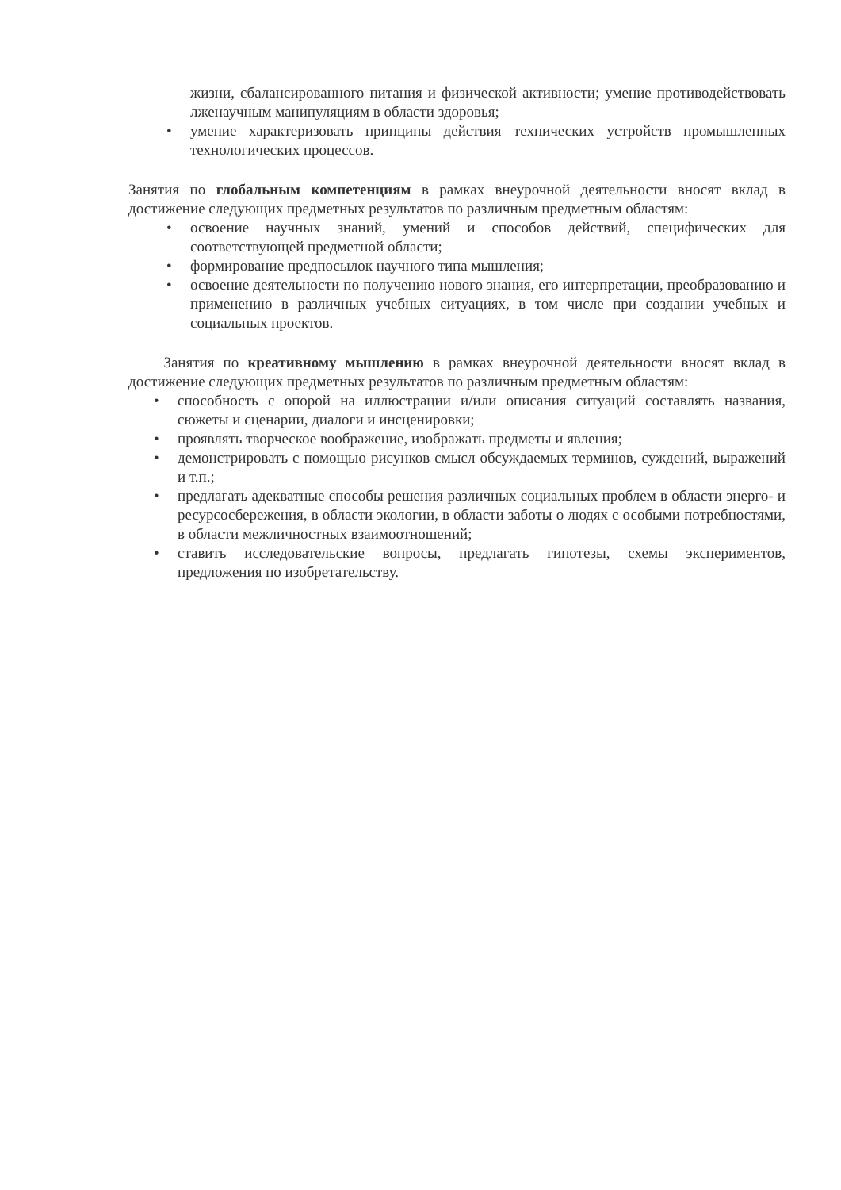жизни, сбалансированного питания и физической активности; умение противодействовать лженаучным манипуляциям в области здоровья;
• умение характеризовать принципы действия технических устройств промышленных технологических процессов.
Занятия по глобальным компетенциям в рамках внеурочной деятельности вносят вклад в достижение следующих предметных результатов по различным предметным областям:
• освоение научных знаний, умений и способов действий, специфических для соответствующей предметной области;
• формирование предпосылок научного типа мышления;
• освоение деятельности по получению нового знания, его интерпретации, преобразованию и применению в различных учебных ситуациях, в том числе при создании учебных и социальных проектов.
Занятия по креативному мышлению в рамках внеурочной деятельности вносят вклад в достижение следующих предметных результатов по различным предметным областям:
• способность с опорой на иллюстрации и/или описания ситуаций составлять названия, сюжеты и сценарии, диалоги и инсценировки;
• проявлять творческое воображение, изображать предметы и явления;
• демонстрировать с помощью рисунков смысл обсуждаемых терминов, суждений, выражений и т.п.;
• предлагать адекватные способы решения различных социальных проблем в области энерго- и ресурсосбережения, в области экологии, в области заботы о людях с особыми потребностями, в области межличностных взаимоотношений;
• ставить исследовательские вопросы, предлагать гипотезы, схемы экспериментов, предложения по изобретательству.